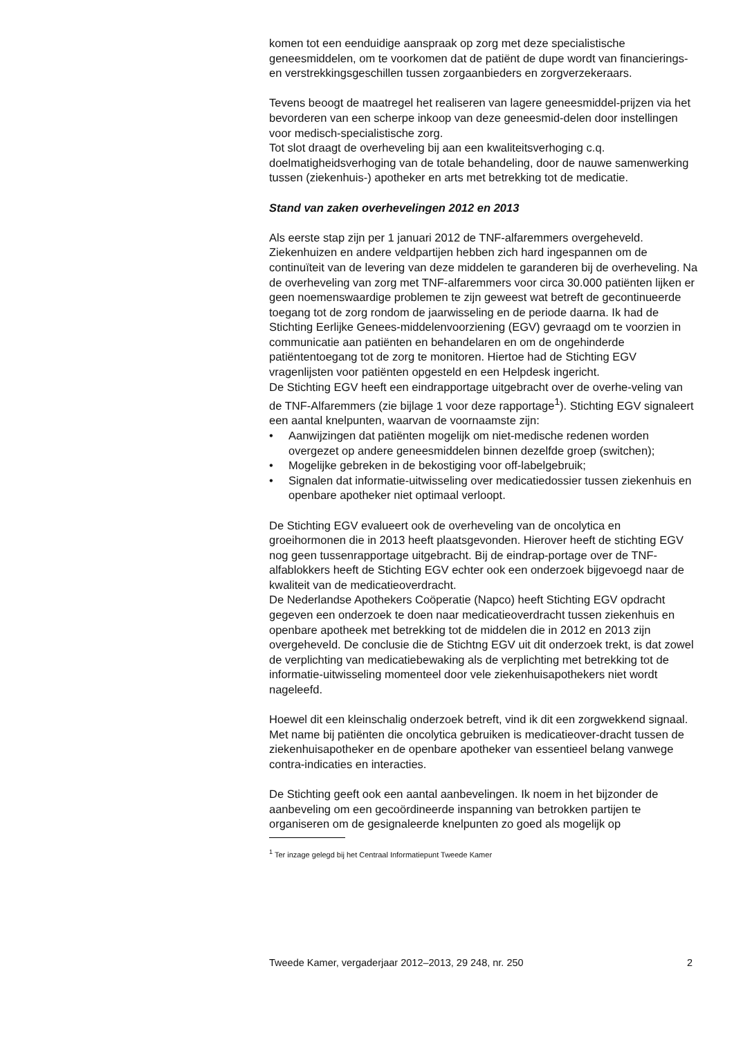komen tot een eenduidige aanspraak op zorg met deze specialistische geneesmiddelen, om te voorkomen dat de patiënt de dupe wordt van financierings- en verstrekkingsgeschillen tussen zorgaanbieders en zorgverzekeraars.
Tevens beoogt de maatregel het realiseren van lagere geneesmiddel-prijzen via het bevorderen van een scherpe inkoop van deze geneesmid-delen door instellingen voor medisch-specialistische zorg.
Tot slot draagt de overheveling bij aan een kwaliteitsverhoging c.q. doelmatigheidsverhoging van de totale behandeling, door de nauwe samenwerking tussen (ziekenhuis-) apotheker en arts met betrekking tot de medicatie.
Stand van zaken overhevelingen 2012 en 2013
Als eerste stap zijn per 1 januari 2012 de TNF-alfaremmers overgeheveld. Ziekenhuizen en andere veldpartijen hebben zich hard ingespannen om de continuïteit van de levering van deze middelen te garanderen bij de overheveling. Na de overheveling van zorg met TNF-alfaremmers voor circa 30.000 patiënten lijken er geen noemenswaardige problemen te zijn geweest wat betreft de gecontinueerde toegang tot de zorg rondom de jaarwisseling en de periode daarna. Ik had de Stichting Eerlijke Genees-middelenvoorziening (EGV) gevraagd om te voorzien in communicatie aan patiënten en behandelaren en om de ongehinderde patiëntentoegang tot de zorg te monitoren. Hiertoe had de Stichting EGV vragenlijsten voor patiënten opgesteld en een Helpdesk ingericht.
De Stichting EGV heeft een eindrapportage uitgebracht over de overhe-veling van de TNF-Alfaremmers (zie bijlage 1 voor deze rapportage<sup>1</sup>). Stichting EGV signaleert een aantal knelpunten, waarvan de voornaamste zijn:
• Aanwijzingen dat patiënten mogelijk om niet-medische redenen worden overgezet op andere geneesmiddelen binnen dezelfde groep (switchen);
• Mogelijke gebreken in de bekostiging voor off-labelgebruik;
• Signalen dat informatie-uitwisseling over medicatiedossier tussen ziekenhuis en openbare apotheker niet optimaal verloopt.
De Stichting EGV evalueert ook de overheveling van de oncolytica en groeihormonen die in 2013 heeft plaatsgevonden. Hierover heeft de stichting EGV nog geen tussenrapportage uitgebracht. Bij de eindrap-portage over de TNF-alfablokkers heeft de Stichting EGV echter ook een onderzoek bijgevoegd naar de kwaliteit van de medicatieoverdracht.
De Nederlandse Apothekers Coöperatie (Napco) heeft Stichting EGV opdracht gegeven een onderzoek te doen naar medicatieoverdracht tussen ziekenhuis en openbare apotheek met betrekking tot de middelen die in 2012 en 2013 zijn overgeheveld. De conclusie die de Stichtng EGV uit dit onderzoek trekt, is dat zowel de verplichting van medicatiebewaking als de verplichting met betrekking tot de informatie-uitwisseling momenteel door vele ziekenhuisapothekers niet wordt nageleefd.
Hoewel dit een kleinschalig onderzoek betreft, vind ik dit een zorgwekkend signaal. Met name bij patiënten die oncolytica gebruiken is medicatieover-dracht tussen de ziekenhuisapotheker en de openbare apotheker van essentieel belang vanwege contra-indicaties en interacties.
De Stichting geeft ook een aantal aanbevelingen. Ik noem in het bijzonder de aanbeveling om een gecoördineerde inspanning van betrokken partijen te organiseren om de gesignaleerde knelpunten zo goed als mogelijk op
<sup>1</sup> Ter inzage gelegd bij het Centraal Informatiepunt Tweede Kamer
Tweede Kamer, vergaderjaar 2012–2013, 29 248, nr. 250 2